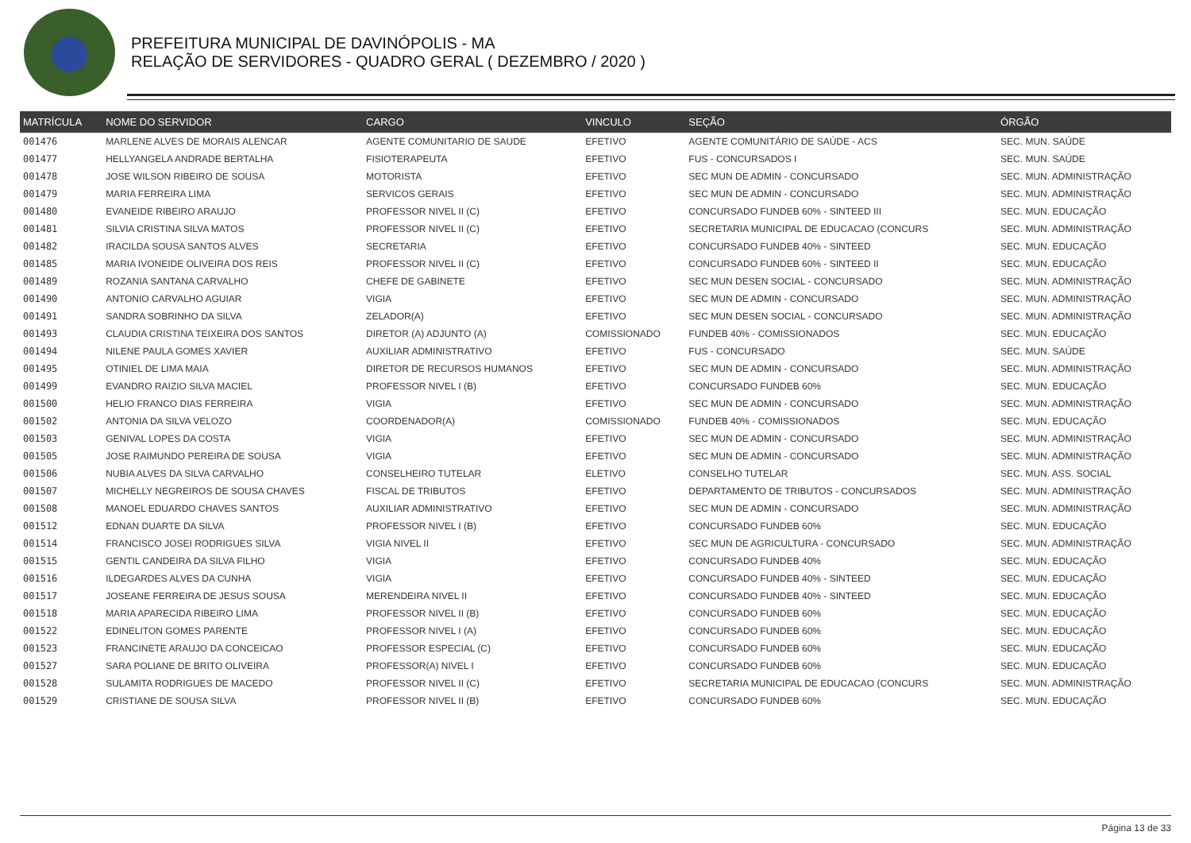PREFEITURA MUNICIPAL DE DAVINÓPOLIS - MA
RELAÇÃO DE SERVIDORES - QUADRO GERAL ( DEZEMBRO / 2020 )
| MATRÍCULA | NOME DO SERVIDOR | CARGO | VINCULO | SEÇÃO | ÓRGÃO |
| --- | --- | --- | --- | --- | --- |
| 001476 | MARLENE ALVES DE MORAIS ALENCAR | AGENTE COMUNITARIO DE SAUDE | EFETIVO | AGENTE COMUNITÁRIO DE SAÚDE - ACS | SEC. MUN. SAÚDE |
| 001477 | HELLYANGELA ANDRADE BERTALHA | FISIOTERAPEUTA | EFETIVO | FUS - CONCURSADOS I | SEC. MUN. SAÚDE |
| 001478 | JOSE WILSON RIBEIRO DE SOUSA | MOTORISTA | EFETIVO | SEC MUN DE ADMIN - CONCURSADO | SEC. MUN. ADMINISTRAÇÃO |
| 001479 | MARIA FERREIRA LIMA | SERVICOS GERAIS | EFETIVO | SEC MUN DE ADMIN - CONCURSADO | SEC. MUN. ADMINISTRAÇÃO |
| 001480 | EVANEIDE RIBEIRO ARAUJO | PROFESSOR NIVEL II (C) | EFETIVO | CONCURSADO FUNDEB 60% - SINTEED III | SEC. MUN. EDUCAÇÃO |
| 001481 | SILVIA CRISTINA SILVA MATOS | PROFESSOR NIVEL II (C) | EFETIVO | SECRETARIA MUNICIPAL DE EDUCACAO (CONCURS | SEC. MUN. ADMINISTRAÇÃO |
| 001482 | IRACILDA SOUSA SANTOS ALVES | SECRETARIA | EFETIVO | CONCURSADO FUNDEB 40% - SINTEED | SEC. MUN. EDUCAÇÃO |
| 001485 | MARIA IVONEIDE OLIVEIRA DOS REIS | PROFESSOR NIVEL II (C) | EFETIVO | CONCURSADO FUNDEB 60% - SINTEED II | SEC. MUN. EDUCAÇÃO |
| 001489 | ROZANIA SANTANA CARVALHO | CHEFE DE GABINETE | EFETIVO | SEC MUN DESEN SOCIAL - CONCURSADO | SEC. MUN. ADMINISTRAÇÃO |
| 001490 | ANTONIO CARVALHO AGUIAR | VIGIA | EFETIVO | SEC MUN DE ADMIN - CONCURSADO | SEC. MUN. ADMINISTRAÇÃO |
| 001491 | SANDRA SOBRINHO DA SILVA | ZELADOR(A) | EFETIVO | SEC MUN DESEN SOCIAL - CONCURSADO | SEC. MUN. ADMINISTRAÇÃO |
| 001493 | CLAUDIA CRISTINA TEIXEIRA DOS SANTOS | DIRETOR (A) ADJUNTO (A) | COMISSIONADO | FUNDEB 40% - COMISSIONADOS | SEC. MUN. EDUCAÇÃO |
| 001494 | NILENE PAULA GOMES XAVIER | AUXILIAR ADMINISTRATIVO | EFETIVO | FUS - CONCURSADO | SEC. MUN. SAÚDE |
| 001495 | OTINIEL DE LIMA MAIA | DIRETOR DE RECURSOS HUMANOS | EFETIVO | SEC MUN DE ADMIN - CONCURSADO | SEC. MUN. ADMINISTRAÇÃO |
| 001499 | EVANDRO RAIZIO SILVA MACIEL | PROFESSOR NIVEL I (B) | EFETIVO | CONCURSADO FUNDEB 60% | SEC. MUN. EDUCAÇÃO |
| 001500 | HELIO FRANCO DIAS FERREIRA | VIGIA | EFETIVO | SEC MUN DE ADMIN - CONCURSADO | SEC. MUN. ADMINISTRAÇÃO |
| 001502 | ANTONIA DA SILVA VELOZO | COORDENADOR(A) | COMISSIONADO | FUNDEB 40% - COMISSIONADOS | SEC. MUN. EDUCAÇÃO |
| 001503 | GENIVAL LOPES DA COSTA | VIGIA | EFETIVO | SEC MUN DE ADMIN - CONCURSADO | SEC. MUN. ADMINISTRAÇÃO |
| 001505 | JOSE RAIMUNDO PEREIRA DE SOUSA | VIGIA | EFETIVO | SEC MUN DE ADMIN - CONCURSADO | SEC. MUN. ADMINISTRAÇÃO |
| 001506 | NUBIA ALVES DA SILVA CARVALHO | CONSELHEIRO TUTELAR | ELETIVO | CONSELHO TUTELAR | SEC. MUN. ASS. SOCIAL |
| 001507 | MICHELLY NEGREIROS DE SOUSA CHAVES | FISCAL DE TRIBUTOS | EFETIVO | DEPARTAMENTO DE TRIBUTOS - CONCURSADOS | SEC. MUN. ADMINISTRAÇÃO |
| 001508 | MANOEL EDUARDO CHAVES SANTOS | AUXILIAR ADMINISTRATIVO | EFETIVO | SEC MUN DE ADMIN - CONCURSADO | SEC. MUN. ADMINISTRAÇÃO |
| 001512 | EDNAN DUARTE DA SILVA | PROFESSOR NIVEL I (B) | EFETIVO | CONCURSADO FUNDEB 60% | SEC. MUN. EDUCAÇÃO |
| 001514 | FRANCISCO JOSEI RODRIGUES SILVA | VIGIA NIVEL II | EFETIVO | SEC MUN DE AGRICULTURA - CONCURSADO | SEC. MUN. ADMINISTRAÇÃO |
| 001515 | GENTIL CANDEIRA DA SILVA FILHO | VIGIA | EFETIVO | CONCURSADO FUNDEB 40% | SEC. MUN. EDUCAÇÃO |
| 001516 | ILDEGARDES ALVES DA CUNHA | VIGIA | EFETIVO | CONCURSADO FUNDEB 40% - SINTEED | SEC. MUN. EDUCAÇÃO |
| 001517 | JOSEANE FERREIRA DE JESUS SOUSA | MERENDEIRA NIVEL II | EFETIVO | CONCURSADO FUNDEB 40% - SINTEED | SEC. MUN. EDUCAÇÃO |
| 001518 | MARIA APARECIDA RIBEIRO LIMA | PROFESSOR NIVEL II (B) | EFETIVO | CONCURSADO FUNDEB 60% | SEC. MUN. EDUCAÇÃO |
| 001522 | EDINELITON GOMES PARENTE | PROFESSOR NIVEL I (A) | EFETIVO | CONCURSADO FUNDEB 60% | SEC. MUN. EDUCAÇÃO |
| 001523 | FRANCINETE ARAUJO DA CONCEICAO | PROFESSOR ESPECIAL (C) | EFETIVO | CONCURSADO FUNDEB 60% | SEC. MUN. EDUCAÇÃO |
| 001527 | SARA POLIANE DE BRITO OLIVEIRA | PROFESSOR(A) NIVEL I | EFETIVO | CONCURSADO FUNDEB 60% | SEC. MUN. EDUCAÇÃO |
| 001528 | SULAMITA RODRIGUES DE MACEDO | PROFESSOR NIVEL II (C) | EFETIVO | SECRETARIA MUNICIPAL DE EDUCACAO (CONCURS | SEC. MUN. ADMINISTRAÇÃO |
| 001529 | CRISTIANE DE SOUSA SILVA | PROFESSOR NIVEL II (B) | EFETIVO | CONCURSADO FUNDEB 60% | SEC. MUN. EDUCAÇÃO |
Página 13 de 33